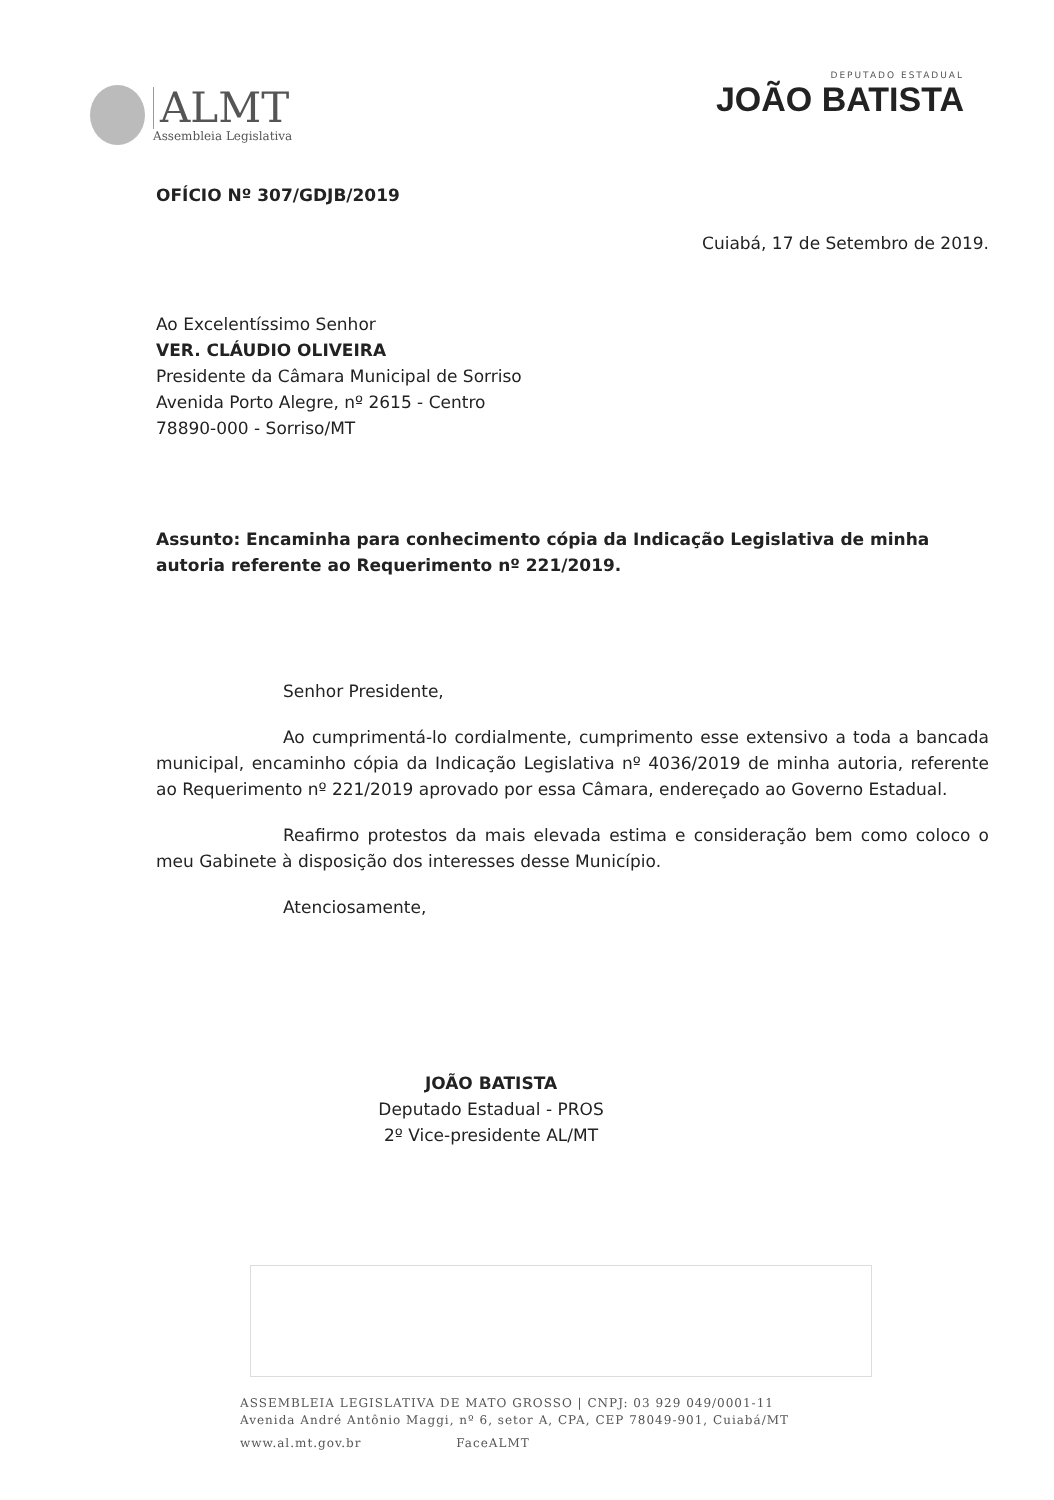ALMT
Assembleia Legislativa
DEPUTADO ESTADUAL
JOÃO BATISTA
OFÍCIO Nº 307/GDJB/2019
Cuiabá, 17 de Setembro de 2019.
Ao Excelentíssimo Senhor
VER. CLÁUDIO OLIVEIRA
Presidente da Câmara Municipal de Sorriso
Avenida Porto Alegre, nº 2615 - Centro
78890-000 - Sorriso/MT
Assunto: Encaminha para conhecimento cópia da Indicação Legislativa de minha autoria referente ao Requerimento nº 221/2019.
Senhor Presidente,
Ao cumprimentá-lo cordialmente, cumprimento esse extensivo a toda a bancada municipal, encaminho cópia da Indicação Legislativa nº 4036/2019 de minha autoria, referente ao Requerimento nº 221/2019 aprovado por essa Câmara, endereçado ao Governo Estadual.
Reafirmo protestos da mais elevada estima e consideração bem como coloco o meu Gabinete à disposição dos interesses desse Município.
Atenciosamente,
JOÃO BATISTA
Deputado Estadual - PROS
2º Vice-presidente AL/MT
ASSEMBLEIA LEGISLATIVA DE MATO GROSSO | CNPJ: 03 929 049/0001-11
Avenida André Antônio Maggi, nº 6, setor A, CPA, CEP 78049-901, Cuiabá/MT
www.al.mt.gov.br FaceALMT